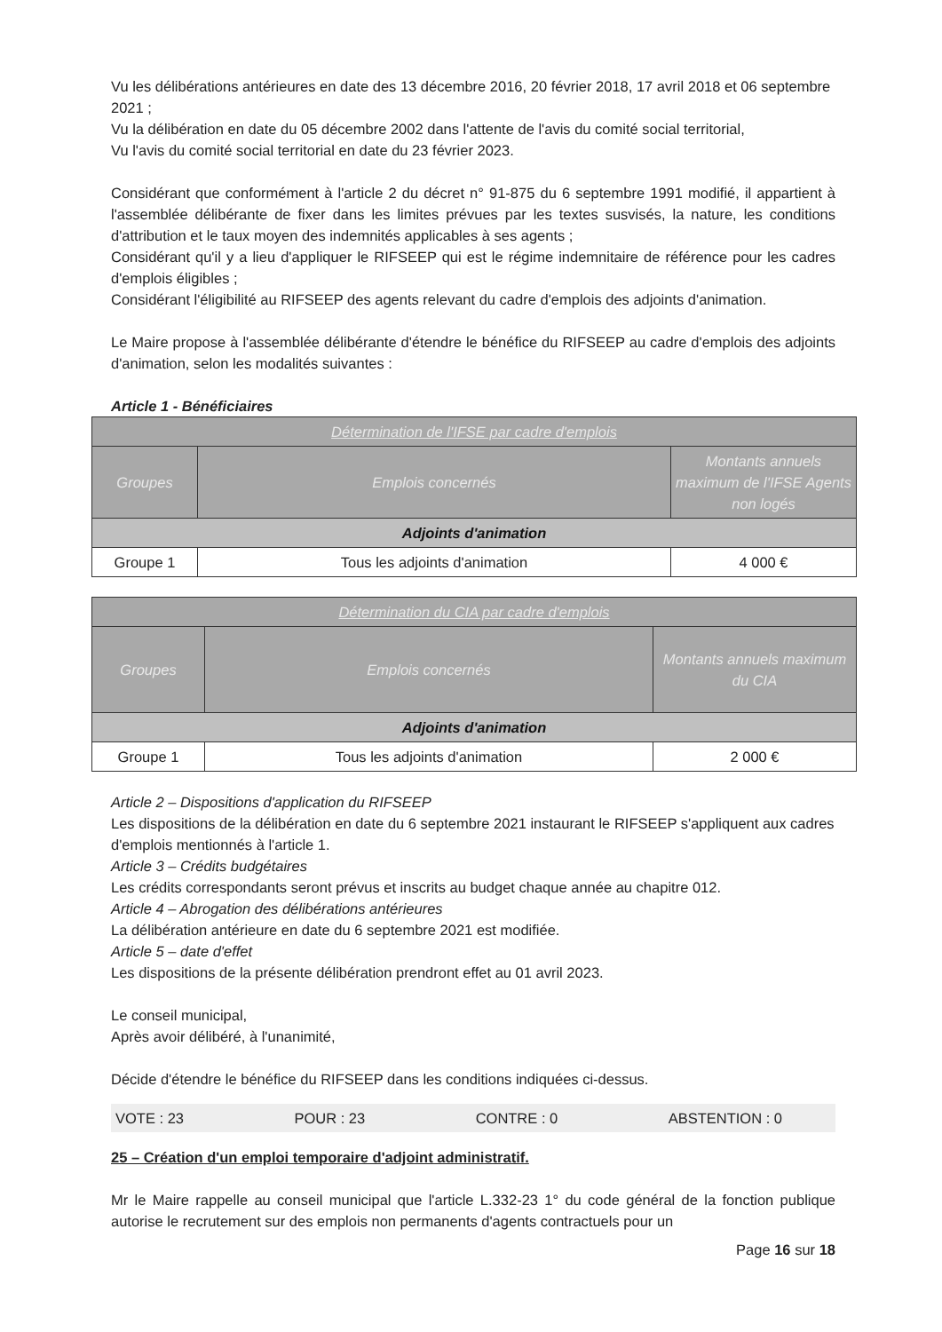Vu les délibérations antérieures en date des 13 décembre 2016, 20 février 2018, 17 avril 2018 et 06 septembre 2021 ;
Vu la délibération en date du 05 décembre 2002 dans l'attente de l'avis du comité social territorial,
Vu l'avis du comité social territorial en date du 23 février 2023.
Considérant que conformément à l'article 2 du décret n° 91-875 du 6 septembre 1991 modifié, il appartient à l'assemblée délibérante de fixer dans les limites prévues par les textes susvisés, la nature, les conditions d'attribution et le taux moyen des indemnités applicables à ses agents ;
Considérant qu'il y a lieu d'appliquer le RIFSEEP qui est le régime indemnitaire de référence pour les cadres d'emplois éligibles ;
Considérant l'éligibilité au RIFSEEP des agents relevant du cadre d'emplois des adjoints d'animation.
Le Maire propose à l'assemblée délibérante d'étendre le bénéfice du RIFSEEP au cadre d'emplois des adjoints d'animation, selon les modalités suivantes :
Article 1 - Bénéficiaires
| Détermination de l'IFSE par cadre d'emplois | | |
| --- | --- | --- |
| Groupes | Emplois concernés | Montants annuels maximum de l'IFSE Agents non logés |
| Adjoints d'animation | | |
| Groupe 1 | Tous les adjoints d'animation | 4 000 € |
| Détermination du CIA par cadre d'emplois | | |
| --- | --- | --- |
| Groupes | Emplois concernés | Montants annuels maximum du CIA |
| Adjoints d'animation | | |
| Groupe 1 | Tous les adjoints d'animation | 2 000 € |
Article 2 – Dispositions d'application du RIFSEEP
Les dispositions de la délibération en date du 6 septembre 2021 instaurant le RIFSEEP s'appliquent aux cadres d'emplois mentionnés à l'article 1.
Article 3 – Crédits budgétaires
Les crédits correspondants seront prévus et inscrits au budget chaque année au chapitre 012.
Article 4 – Abrogation des délibérations antérieures
La délibération antérieure en date du 6 septembre 2021 est modifiée.
Article 5 – date d'effet
Les dispositions de la présente délibération prendront effet au 01 avril 2023.
Le conseil municipal,
Après avoir délibéré, à l'unanimité,
Décide d'étendre le bénéfice du RIFSEEP dans les conditions indiquées ci-dessus.
VOTE : 23 POUR : 23 CONTRE : 0 ABSTENTION : 0
25 – Création d'un emploi temporaire d'adjoint administratif.
Mr le Maire rappelle au conseil municipal que l'article L.332-23 1° du code général de la fonction publique autorise le recrutement sur des emplois non permanents d'agents contractuels pour un
Page 16 sur 18